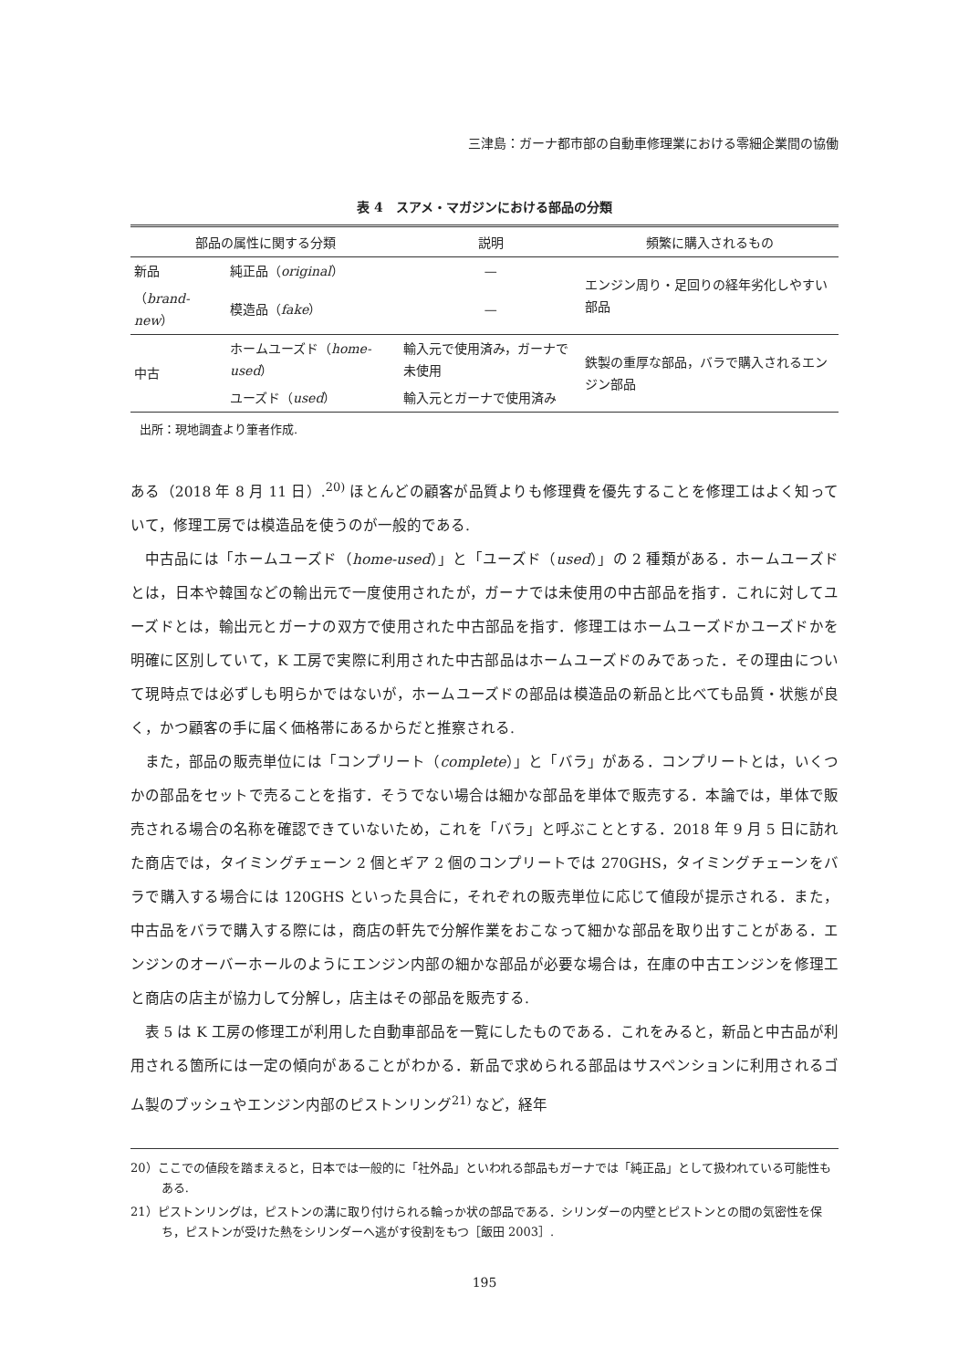三津島：ガーナ都市部の自動車修理業における零細企業間の協働
表 4　スアメ・マガジンにおける部品の分類
| 部品の属性に関する分類 | | 説明 | 頻繁に購入されるもの |
| --- | --- | --- | --- |
| 新品 | 純正品（ original ） | — | エンジン周り・足回りの経年劣化しやすい部品 |
| （ brand-new ） | 模造品（ fake ） | — | |
| 中古 | ホームユーズド（ home-used ） | 輸入元で使用済み，ガーナで未使用 | 鉄製の重厚な部品，バラで購入されるエンジン部品 |
| | ユーズド（ used ） | 輸入元とガーナで使用済み | |
出所：現地調査より筆者作成.
ある（2018 年 8 月 11 日）.<sup>20)</sup> ほとんどの顧客が品質よりも修理費を優先することを修理工はよく知っていて，修理工房では模造品を使うのが一般的である.
中古品には「ホームユーズド（home-used）」と「ユーズド（used）」の 2 種類がある．ホームユーズドとは，日本や韓国などの輸出元で一度使用されたが，ガーナでは未使用の中古部品を指す．これに対してユーズドとは，輸出元とガーナの双方で使用された中古部品を指す．修理工はホームユーズドかユーズドかを明確に区別していて，K 工房で実際に利用された中古部品はホームユーズドのみであった．その理由について現時点では必ずしも明らかではないが，ホームユーズドの部品は模造品の新品と比べても品質・状態が良く，かつ顧客の手に届く価格帯にあるからだと推察される.
また，部品の販売単位には「コンプリート（complete）」と「バラ」がある．コンプリートとは，いくつかの部品をセットで売ることを指す．そうでない場合は細かな部品を単体で販売する．本論では，単体で販売される場合の名称を確認できていないため，これを「バラ」と呼ぶこととする．2018 年 9 月 5 日に訪れた商店では，タイミングチェーン 2 個とギア 2 個のコンプリートでは 270GHS，タイミングチェーンをバラで購入する場合には 120GHS といった具合に，それぞれの販売単位に応じて値段が提示される．また，中古品をバラで購入する際には，商店の軒先で分解作業をおこなって細かな部品を取り出すことがある．エンジンのオーバーホールのようにエンジン内部の細かな部品が必要な場合は，在庫の中古エンジンを修理工と商店の店主が協力して分解し，店主はその部品を販売する.
表 5 は K 工房の修理工が利用した自動車部品を一覧にしたものである．これをみると，新品と中古品が利用される箇所には一定の傾向があることがわかる．新品で求められる部品はサスペンションに利用されるゴム製のブッシュやエンジン内部のピストンリング<sup>21)</sup> など，経年
20）ここでの値段を踏まえると，日本では一般的に「社外品」といわれる部品もガーナでは「純正品」として扱われている可能性もある.
21）ピストンリングは，ピストンの溝に取り付けられる輪っか状の部品である．シリンダーの内壁とピストンとの間の気密性を保ち，ピストンが受けた熱をシリンダーへ逃がす役割をもつ［飯田 2003］.
195